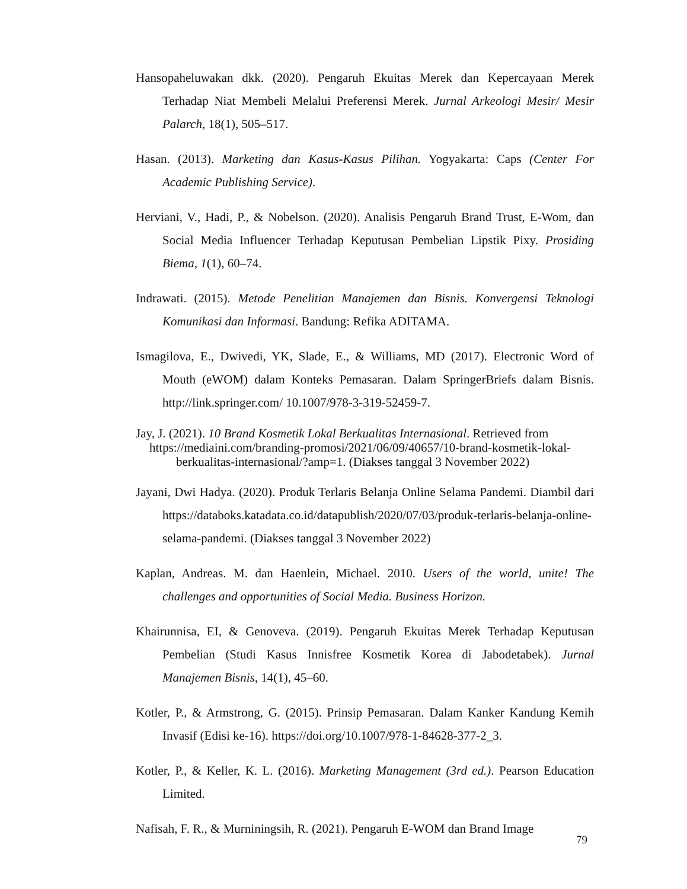Hansopaheluwakan dkk. (2020). Pengaruh Ekuitas Merek dan Kepercayaan Merek Terhadap Niat Membeli Melalui Preferensi Merek. Jurnal Arkeologi Mesir/ Mesir Palarch, 18(1), 505–517.
Hasan. (2013). Marketing dan Kasus-Kasus Pilihan. Yogyakarta: Caps (Center For Academic Publishing Service).
Herviani, V., Hadi, P., & Nobelson. (2020). Analisis Pengaruh Brand Trust, E-Wom, dan Social Media Influencer Terhadap Keputusan Pembelian Lipstik Pixy. Prosiding Biema, 1(1), 60–74.
Indrawati. (2015). Metode Penelitian Manajemen dan Bisnis. Konvergensi Teknologi Komunikasi dan Informasi. Bandung: Refika ADITAMA.
Ismagilova, E., Dwivedi, YK, Slade, E., & Williams, MD (2017). Electronic Word of Mouth (eWOM) dalam Konteks Pemasaran. Dalam SpringerBriefs dalam Bisnis. http://link.springer.com/ 10.1007/978-3-319-52459-7.
Jay, J. (2021). 10 Brand Kosmetik Lokal Berkualitas Internasional. Retrieved from
https://mediaini.com/branding-promosi/2021/06/09/40657/10-brand-kosmetik-lokal-berkualitas-internasional/?amp=1. (Diakses tanggal 3 November 2022)
Jayani, Dwi Hadya. (2020). Produk Terlaris Belanja Online Selama Pandemi. Diambil dari https://databoks.katadata.co.id/datapublish/2020/07/03/produk-terlaris-belanja-online-selama-pandemi. (Diakses tanggal 3 November 2022)
Kaplan, Andreas. M. dan Haenlein, Michael. 2010. Users of the world, unite! The challenges and opportunities of Social Media. Business Horizon.
Khairunnisa, EI, & Genoveva. (2019). Pengaruh Ekuitas Merek Terhadap Keputusan Pembelian (Studi Kasus Innisfree Kosmetik Korea di Jabodetabek). Jurnal Manajemen Bisnis, 14(1), 45–60.
Kotler, P., & Armstrong, G. (2015). Prinsip Pemasaran. Dalam Kanker Kandung Kemih Invasif (Edisi ke-16). https://doi.org/10.1007/978-1-84628-377-2_3.
Kotler, P., & Keller, K. L. (2016). Marketing Management (3rd ed.). Pearson Education Limited.
Nafisah, F. R., & Murniningsih, R. (2021). Pengaruh E-WOM dan Brand Image
79